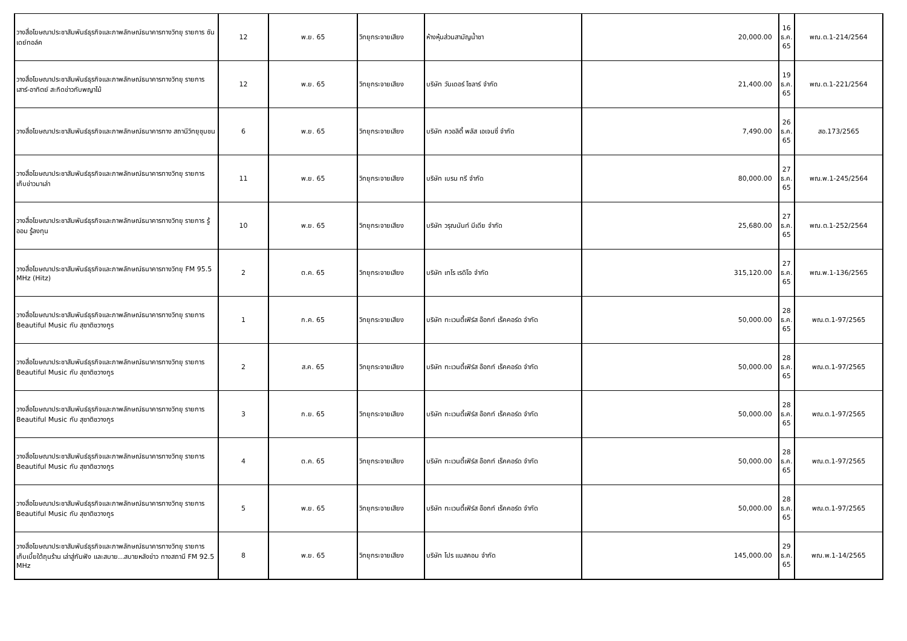| วางสื่อโฆษณาประชาสัมพันธ์ธุรกิจและภาพลักษณ์ธนาคารทางวิทยุ รายการ ซันเดย์ทอล์ค | 12 | พ.ย. 65 | วิทยุกระจายเสียง | ห้างหุ้นส่วนสามัญน้ำชา | 20,000.00 | 16 ธ.ค. 65 | พณ.ต.1-214/2564 |
| วางสื่อโฆษณาประชาสัมพันธ์ธุรกิจและภาพลักษณ์ธนาคารทางวิทยุ รายการ เสาร์-อาทิตย์ สะกิดข่าวกับพญาไม้ | 12 | พ.ย. 65 | วิทยุกระจายเสียง | บริษัท วันเดอร์ โซลาร์ จำกัด | 21,400.00 | 19 ธ.ค. 65 | พณ.ต.1-221/2564 |
| วางสื่อโฆษณาประชาสัมพันธ์ธุรกิจและภาพลักษณ์ธนาคารทาง สถานีวิทยุชุมชน | 6 | พ.ย. 65 | วิทยุกระจายเสียง | บริษัท ควอลิตี้ พลัส เอเจนซี่ จำกัด | 7,490.00 | 26 ธ.ค. 65 | สอ.173/2565 |
| วางสื่อโฆษณาประชาสัมพันธ์ธุรกิจและภาพลักษณ์ธนาคารทางวิทยุ รายการ เก็บข่าวมาเล่า | 11 | พ.ย. 65 | วิทยุกระจายเสียง | บริษัท เบรน ทรี จำกัด | 80,000.00 | 27 ธ.ค. 65 | พณ.พ.1-245/2564 |
| วางสื่อโฆษณาประชาสัมพันธ์ธุรกิจและภาพลักษณ์ธนาคารทางวิทยุ รายการ รู้ออม รู้ลงทุน | 10 | พ.ย. 65 | วิทยุกระจายเสียง | บริษัท วรุณนันท์ มีเดีย จำกัด | 25,680.00 | 27 ธ.ค. 65 | พณ.ต.1-252/2564 |
| วางสื่อโฆษณาประชาสัมพันธ์ธุรกิจและภาพลักษณ์ธนาคารทางวิทยุ FM 95.5 MHz (Hitz) | 2 | ต.ค. 65 | วิทยุกระจายเสียง | บริษัท เทโร เรดิโอ จำกัด | 315,120.00 | 27 ธ.ค. 65 | พณ.พ.1-136/2565 |
| วางสื่อโฆษณาประชาสัมพันธ์ธุรกิจและภาพลักษณ์ธนาคารทางวิทยุ รายการ Beautiful Music กับ สุชาติชวางกูร | 1 | ก.ค. 65 | วิทยุกระจายเสียง | บริษัท ทะเวนตี้เฟิร์ส อ๊อกท์ เร็คคอร์ด จำกัด | 50,000.00 | 28 ธ.ค. 65 | พณ.ต.1-97/2565 |
| วางสื่อโฆษณาประชาสัมพันธ์ธุรกิจและภาพลักษณ์ธนาคารทางวิทยุ รายการ Beautiful Music กับ สุชาติชวางกูร | 2 | ส.ค. 65 | วิทยุกระจายเสียง | บริษัท ทะเวนตี้เฟิร์ส อ๊อกท์ เร็คคอร์ด จำกัด | 50,000.00 | 28 ธ.ค. 65 | พณ.ต.1-97/2565 |
| วางสื่อโฆษณาประชาสัมพันธ์ธุรกิจและภาพลักษณ์ธนาคารทางวิทยุ รายการ Beautiful Music กับ สุชาติชวางกูร | 3 | ก.ย. 65 | วิทยุกระจายเสียง | บริษัท ทะเวนตี้เฟิร์ส อ๊อกท์ เร็คคอร์ด จำกัด | 50,000.00 | 28 ธ.ค. 65 | พณ.ต.1-97/2565 |
| วางสื่อโฆษณาประชาสัมพันธ์ธุรกิจและภาพลักษณ์ธนาคารทางวิทยุ รายการ Beautiful Music กับ สุชาติชวางกูร | 4 | ต.ค. 65 | วิทยุกระจายเสียง | บริษัท ทะเวนตี้เฟิร์ส อ๊อกท์ เร็คคอร์ด จำกัด | 50,000.00 | 28 ธ.ค. 65 | พณ.ต.1-97/2565 |
| วางสื่อโฆษณาประชาสัมพันธ์ธุรกิจและภาพลักษณ์ธนาคารทางวิทยุ รายการ Beautiful Music กับ สุชาติชวางกูร | 5 | พ.ย. 65 | วิทยุกระจายเสียง | บริษัท ทะเวนตี้เฟิร์ส อ๊อกท์ เร็คคอร์ด จำกัด | 50,000.00 | 28 ธ.ค. 65 | พณ.ต.1-97/2565 |
| วางสื่อโฆษณาประชาสัมพันธ์ธุรกิจและภาพลักษณ์ธนาคารทางวิทยุ รายการ เก็บเบี้ยใต้ถุนร้าน เล่าสู่กันฟัง และสบาย...สบายหลังข่าว ทางสถานี FM 92.5 MHz | 8 | พ.ย. 65 | วิทยุกระจายเสียง | บริษัท โปร แมสคอม จำกัด | 145,000.00 | 29 ธ.ค. 65 | พณ.พ.1-14/2565 |